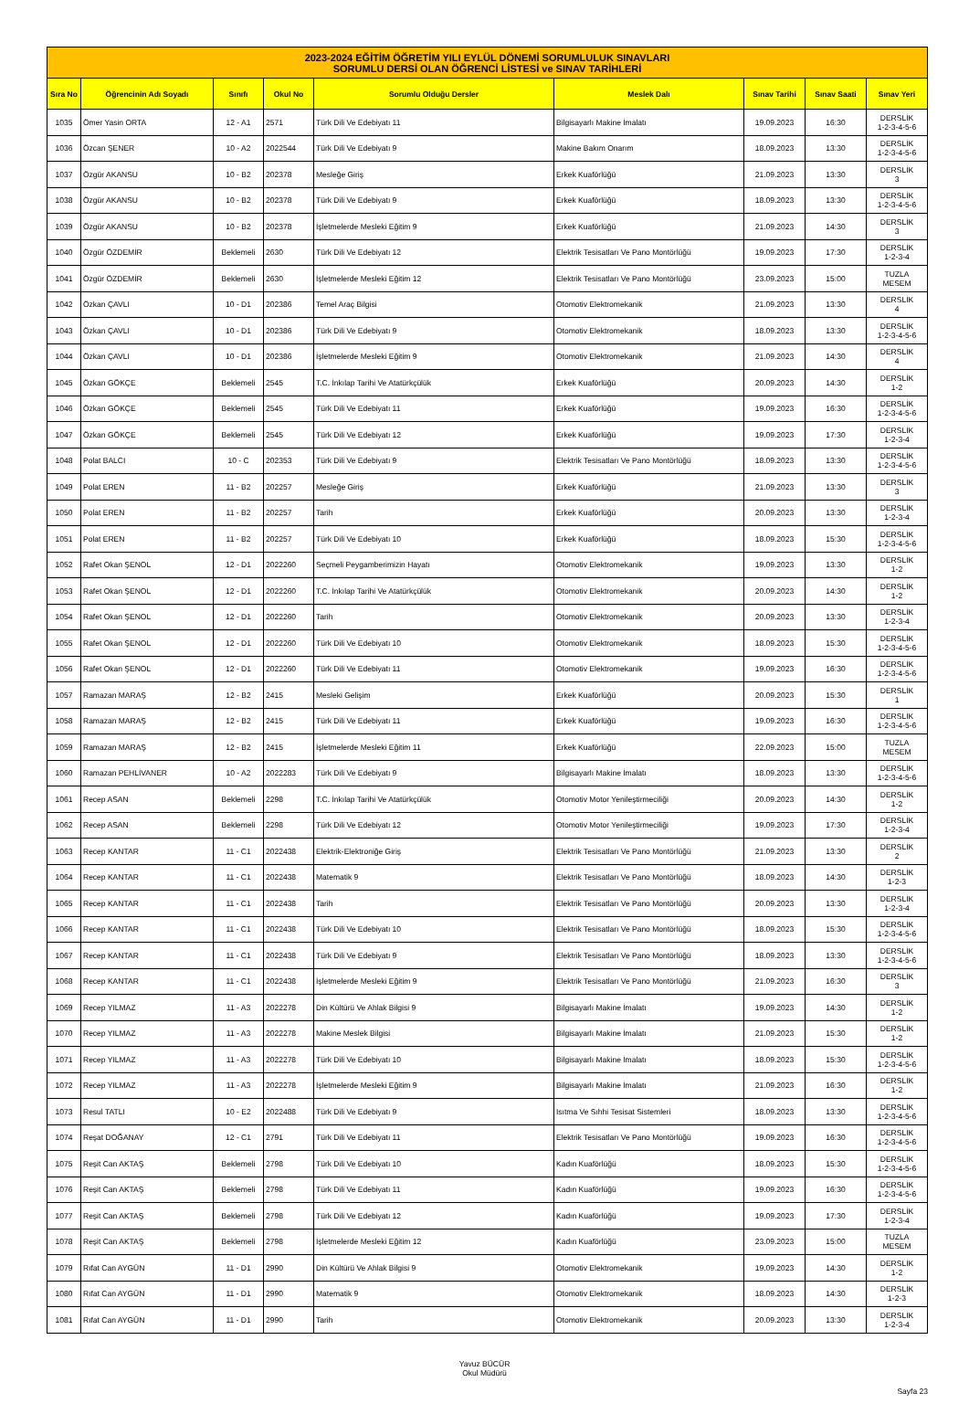| 2023-2024 EĞİTİM ÖĞRETİM YILI EYLÜL DÖNEMİ SORUMLULUK SINAVLARI SORUMLU DERSİ OLAN ÖĞRENCİ LİSTESİ ve SINAV TARİHLERİ | | | | | | | | |
| Sıra No | Öğrencinin Adı Soyadı | Sınıfı | Okul No | Sorumlu Olduğu Dersler | Meslek Dalı | Sınav Tarihi | Sınav Saati | Sınav Yeri |
| 1035 | Ömer Yasin ORTA | 12 - A1 | 2571 | Türk Dili Ve Edebiyatı 11 | Bilgisayarlı Makine İmalatı | 19.09.2023 | 16:30 | DERSLİK 1-2-3-4-5-6 |
| 1036 | Özcan ŞENER | 10 - A2 | 2022544 | Türk Dili Ve Edebiyatı 9 | Makine Bakım Onarım | 18.09.2023 | 13:30 | DERSLİK 1-2-3-4-5-6 |
| 1037 | Özgür AKANSU | 10 - B2 | 202378 | Mesleğe Giriş | Erkek Kuaförlüğü | 21.09.2023 | 13:30 | DERSLİK 3 |
| 1038 | Özgür AKANSU | 10 - B2 | 202378 | Türk Dili Ve Edebiyatı 9 | Erkek Kuaförlüğü | 18.09.2023 | 13:30 | DERSLİK 1-2-3-4-5-6 |
| 1039 | Özgür AKANSU | 10 - B2 | 202378 | İşletmelerde Mesleki Eğitim 9 | Erkek Kuaförlüğü | 21.09.2023 | 14:30 | DERSLİK 3 |
| 1040 | Özgür ÖZDEMİR | Beklemeli | 2630 | Türk Dili Ve Edebiyatı 12 | Elektrik Tesisatları Ve Pano Montörlüğü | 19.09.2023 | 17:30 | DERSLİK 1-2-3-4 |
| 1041 | Özgür ÖZDEMİR | Beklemeli | 2630 | İşletmelerde Mesleki Eğitim 12 | Elektrik Tesisatları Ve Pano Montörlüğü | 23.09.2023 | 15:00 | TUZLA MESEM |
| 1042 | Özkan ÇAVLI | 10 - D1 | 202386 | Temel Araç Bilgisi | Otomotiv Elektromekanik | 21.09.2023 | 13:30 | DERSLİK 4 |
| 1043 | Özkan ÇAVLI | 10 - D1 | 202386 | Türk Dili Ve Edebiyatı 9 | Otomotiv Elektromekanik | 18.09.2023 | 13:30 | DERSLİK 1-2-3-4-5-6 |
| 1044 | Özkan ÇAVLI | 10 - D1 | 202386 | İşletmelerde Mesleki Eğitim 9 | Otomotiv Elektromekanik | 21.09.2023 | 14:30 | DERSLİK 4 |
| 1045 | Özkan GÖKÇE | Beklemeli | 2545 | T.C. İnkılap Tarihi Ve Atatürkçülük | Erkek Kuaförlüğü | 20.09.2023 | 14:30 | DERSLİK 1-2 |
| 1046 | Özkan GÖKÇE | Beklemeli | 2545 | Türk Dili Ve Edebiyatı 11 | Erkek Kuaförlüğü | 19.09.2023 | 16:30 | DERSLİK 1-2-3-4-5-6 |
| 1047 | Özkan GÖKÇE | Beklemeli | 2545 | Türk Dili Ve Edebiyatı 12 | Erkek Kuaförlüğü | 19.09.2023 | 17:30 | DERSLİK 1-2-3-4 |
| 1048 | Polat BALCI | 10 - C | 202353 | Türk Dili Ve Edebiyatı 9 | Elektrik Tesisatları Ve Pano Montörlüğü | 18.09.2023 | 13:30 | DERSLİK 1-2-3-4-5-6 |
| 1049 | Polat EREN | 11 - B2 | 202257 | Mesleğe Giriş | Erkek Kuaförlüğü | 21.09.2023 | 13:30 | DERSLİK 3 |
| 1050 | Polat EREN | 11 - B2 | 202257 | Tarih | Erkek Kuaförlüğü | 20.09.2023 | 13:30 | DERSLİK 1-2-3-4 |
| 1051 | Polat EREN | 11 - B2 | 202257 | Türk Dili Ve Edebiyatı 10 | Erkek Kuaförlüğü | 18.09.2023 | 15:30 | DERSLİK 1-2-3-4-5-6 |
| 1052 | Rafet Okan ŞENOL | 12 - D1 | 2022260 | Seçmeli Peygamberimizin Hayatı | Otomotiv Elektromekanik | 19.09.2023 | 13:30 | DERSLİK 1-2 |
| 1053 | Rafet Okan ŞENOL | 12 - D1 | 2022260 | T.C. İnkılap Tarihi Ve Atatürkçülük | Otomotiv Elektromekanik | 20.09.2023 | 14:30 | DERSLİK 1-2 |
| 1054 | Rafet Okan ŞENOL | 12 - D1 | 2022260 | Tarih | Otomotiv Elektromekanik | 20.09.2023 | 13:30 | DERSLİK 1-2-3-4 |
| 1055 | Rafet Okan ŞENOL | 12 - D1 | 2022260 | Türk Dili Ve Edebiyatı 10 | Otomotiv Elektromekanik | 18.09.2023 | 15:30 | DERSLİK 1-2-3-4-5-6 |
| 1056 | Rafet Okan ŞENOL | 12 - D1 | 2022260 | Türk Dili Ve Edebiyatı 11 | Otomotiv Elektromekanik | 19.09.2023 | 16:30 | DERSLİK 1-2-3-4-5-6 |
| 1057 | Ramazan MARAŞ | 12 - B2 | 2415 | Mesleki Gelişim | Erkek Kuaförlüğü | 20.09.2023 | 15:30 | DERSLİK 1 |
| 1058 | Ramazan MARAŞ | 12 - B2 | 2415 | Türk Dili Ve Edebiyatı 11 | Erkek Kuaförlüğü | 19.09.2023 | 16:30 | DERSLİK 1-2-3-4-5-6 |
| 1059 | Ramazan MARAŞ | 12 - B2 | 2415 | İşletmelerde Mesleki Eğitim 11 | Erkek Kuaförlüğü | 22.09.2023 | 15:00 | TUZLA MESEM |
| 1060 | Ramazan PEHLİVANER | 10 - A2 | 2022283 | Türk Dili Ve Edebiyatı 9 | Bilgisayarlı Makine İmalatı | 18.09.2023 | 13:30 | DERSLİK 1-2-3-4-5-6 |
| 1061 | Recep ASAN | Beklemeli | 2298 | T.C. İnkılap Tarihi Ve Atatürkçülük | Otomotiv Motor Yenileştirmeciliği | 20.09.2023 | 14:30 | DERSLİK 1-2 |
| 1062 | Recep ASAN | Beklemeli | 2298 | Türk Dili Ve Edebiyatı 12 | Otomotiv Motor Yenileştirmeciliği | 19.09.2023 | 17:30 | DERSLİK 1-2-3-4 |
| 1063 | Recep KANTAR | 11 - C1 | 2022438 | Elektrik-Elektroniğe Giriş | Elektrik Tesisatları Ve Pano Montörlüğü | 21.09.2023 | 13:30 | DERSLİK 2 |
| 1064 | Recep KANTAR | 11 - C1 | 2022438 | Matematik 9 | Elektrik Tesisatları Ve Pano Montörlüğü | 18.09.2023 | 14:30 | DERSLİK 1-2-3 |
| 1065 | Recep KANTAR | 11 - C1 | 2022438 | Tarih | Elektrik Tesisatları Ve Pano Montörlüğü | 20.09.2023 | 13:30 | DERSLİK 1-2-3-4 |
| 1066 | Recep KANTAR | 11 - C1 | 2022438 | Türk Dili Ve Edebiyatı 10 | Elektrik Tesisatları Ve Pano Montörlüğü | 18.09.2023 | 15:30 | DERSLİK 1-2-3-4-5-6 |
| 1067 | Recep KANTAR | 11 - C1 | 2022438 | Türk Dili Ve Edebiyatı 9 | Elektrik Tesisatları Ve Pano Montörlüğü | 18.09.2023 | 13:30 | DERSLİK 1-2-3-4-5-6 |
| 1068 | Recep KANTAR | 11 - C1 | 2022438 | İşletmelerde Mesleki Eğitim 9 | Elektrik Tesisatları Ve Pano Montörlüğü | 21.09.2023 | 16:30 | DERSLİK 3 |
| 1069 | Recep YILMAZ | 11 - A3 | 2022278 | Din Kültürü Ve Ahlak Bilgisi 9 | Bilgisayarlı Makine İmalatı | 19.09.2023 | 14:30 | DERSLİK 1-2 |
| 1070 | Recep YILMAZ | 11 - A3 | 2022278 | Makine Meslek Bilgisi | Bilgisayarlı Makine İmalatı | 21.09.2023 | 15:30 | DERSLİK 1-2 |
| 1071 | Recep YILMAZ | 11 - A3 | 2022278 | Türk Dili Ve Edebiyatı 10 | Bilgisayarlı Makine İmalatı | 18.09.2023 | 15:30 | DERSLİK 1-2-3-4-5-6 |
| 1072 | Recep YILMAZ | 11 - A3 | 2022278 | İşletmelerde Mesleki Eğitim 9 | Bilgisayarlı Makine İmalatı | 21.09.2023 | 16:30 | DERSLİK 1-2 |
| 1073 | Resul TATLI | 10 - E2 | 2022488 | Türk Dili Ve Edebiyatı 9 | Isıtma Ve Sıhhi Tesisat Sistemleri | 18.09.2023 | 13:30 | DERSLİK 1-2-3-4-5-6 |
| 1074 | Reşat DOĞANAY | 12 - C1 | 2791 | Türk Dili Ve Edebiyatı 11 | Elektrik Tesisatları Ve Pano Montörlüğü | 19.09.2023 | 16:30 | DERSLİK 1-2-3-4-5-6 |
| 1075 | Reşit Can AKTAŞ | Beklemeli | 2798 | Türk Dili Ve Edebiyatı 10 | Kadın Kuaförlüğü | 18.09.2023 | 15:30 | DERSLİK 1-2-3-4-5-6 |
| 1076 | Reşit Can AKTAŞ | Beklemeli | 2798 | Türk Dili Ve Edebiyatı 11 | Kadın Kuaförlüğü | 19.09.2023 | 16:30 | DERSLİK 1-2-3-4-5-6 |
| 1077 | Reşit Can AKTAŞ | Beklemeli | 2798 | Türk Dili Ve Edebiyatı 12 | Kadın Kuaförlüğü | 19.09.2023 | 17:30 | DERSLİK 1-2-3-4 |
| 1078 | Reşit Can AKTAŞ | Beklemeli | 2798 | İşletmelerde Mesleki Eğitim 12 | Kadın Kuaförlüğü | 23.09.2023 | 15:00 | TUZLA MESEM |
| 1079 | Rıfat Can AYGÜN | 11 - D1 | 2990 | Din Kültürü Ve Ahlak Bilgisi 9 | Otomotiv Elektromekanik | 19.09.2023 | 14:30 | DERSLİK 1-2 |
| 1080 | Rıfat Can AYGÜN | 11 - D1 | 2990 | Matematik 9 | Otomotiv Elektromekanik | 18.09.2023 | 14:30 | DERSLİK 1-2-3 |
| 1081 | Rıfat Can AYGÜN | 11 - D1 | 2990 | Tarih | Otomotiv Elektromekanik | 20.09.2023 | 13:30 | DERSLİK 1-2-3-4 |
Yavuz BÜCÜR
Okul Müdürü
Sayfa 23